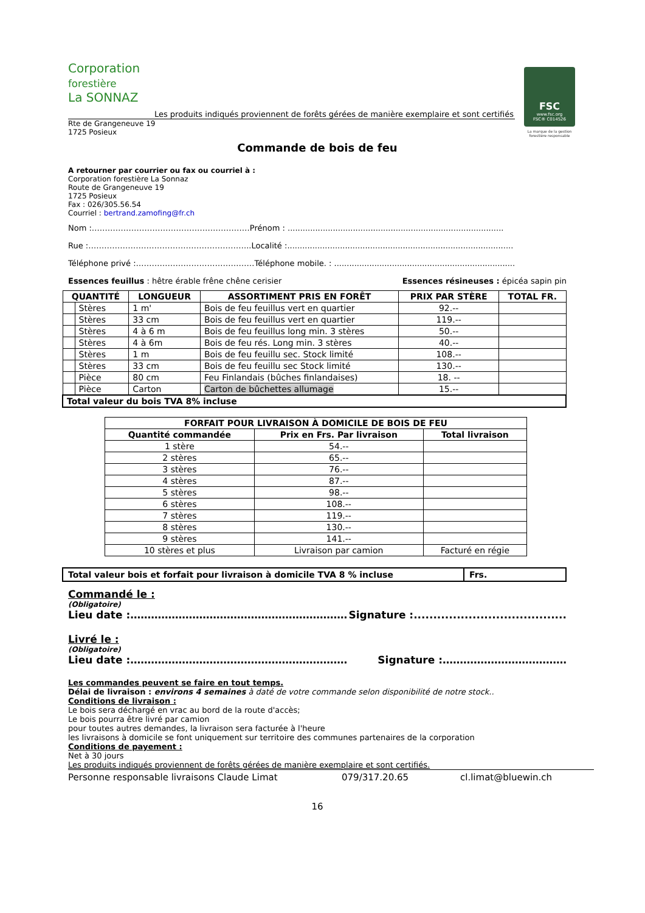Corporation
forestière
La SONNAZ
Les produits indiqués proviennent de forêts gérées de manière exemplaire et sont certifiés
FSC
www.fsc.org
FSC® C014526
La marque de la gestion forestière responsable
Rte de Grangeneuve 19
1725 Posieux
Commande de bois de feu
A retourner par courrier ou fax ou courriel à :
Corporation forestière La Sonnaz
Route de Grangeneuve 19
1725 Posieux
Fax : 026/305.56.54
Courriel : bertrand.zamofing@fr.ch
Nom :……………………………………………………Prénom : ......................................................................................
Rue :……………………………………………………..Localité :..........................................................................................
Téléphone privé :………………………………………Téléphone mobile. : ........................................................................
Essences feuillus : hêtre érable frêne chêne cerisier Essences résineuses : épicéa sapin pin
| QUANTITÉ | | LONGUEUR | ASSORTIMENT PRIS EN FORÊT | PRIX PAR STÈRE | TOTAL FR. |
| --- | --- | --- | --- | --- | --- |
| | Stères | 1 m' | Bois de feu feuillus vert en quartier | 92.-- | |
| | Stères | 33 cm | Bois de feu feuillus vert en quartier | 119.-- | |
| | Stères | 4 à 6 m | Bois de feu feuillus long min. 3 stères | 50.-- | |
| | Stères | 4 à 6m | Bois de feu rés. Long min. 3 stères | 40.-- | |
| | Stères | 1 m | Bois de feu feuillu sec. Stock limité | 108.-- | |
| | Stères | 33 cm | Bois de feu feuillu sec Stock limité | 130.-- | |
| | Pièce | 80 cm | Feu Finlandais (bûches finlandaises) | 18. -- | |
| | Pièce | Carton | Carton de bûchettes allumage | 15.-- | |
| Total valeur du bois TVA 8% incluse | | | | | |
| FORFAIT POUR LIVRAISON À DOMICILE DE BOIS DE FEU | | |
| --- | --- | --- |
| Quantité commandée | Prix en Frs. Par livraison | Total livraison |
| 1 stère | 54.-- | |
| 2 stères | 65.-- | |
| 3 stères | 76.-- | |
| 4 stères | 87.-- | |
| 5 stères | 98.-- | |
| 6 stères | 108.-- | |
| 7 stères | 119.-- | |
| 8 stères | 130.-- | |
| 9 stères | 141.-- | |
| 10 stères et plus | Livraison par camion | Facturé en régie |
Total valeur bois et forfait pour livraison à domicile TVA 8 % incluse Frs.
Commandé le :
(Obligatoire)
Lieu date :……………………………………………………… Signature :.......................................
Livré le :
(Obligatoire)
Lieu date :……………………………………………………… Signature :………………………………
Les commandes peuvent se faire en tout temps.
Délai de livraison : environs 4 semaines à daté de votre commande selon disponibilité de notre stock..
Conditions de livraison :
Le bois sera déchargé en vrac au bord de la route d'accès;
Le bois pourra être livré par camion
pour toutes autres demandes, la livraison sera facturée à l'heure
les livraisons à domicile se font uniquement sur territoire des communes partenaires de la corporation
Conditions de payement :
Net à 30 jours
Les produits indiqués proviennent de forêts gérées de manière exemplaire et sont certifiés.
Personne responsable livraisons Claude Limat 079/317.20.65 cl.limat@bluewin.ch
16